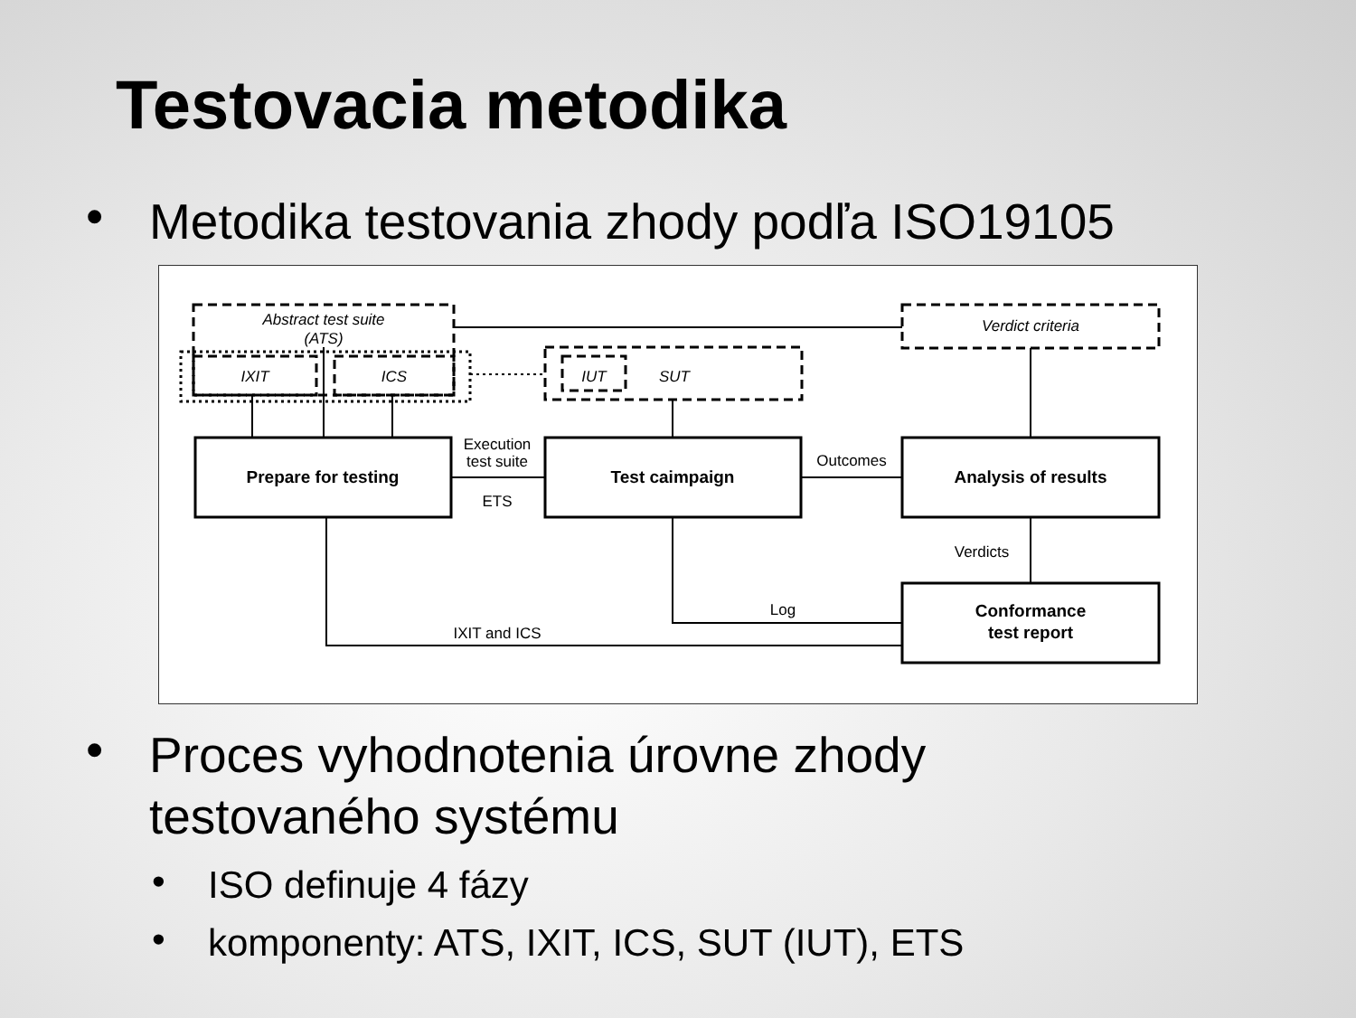Testovacia metodika
• Metodika testovania zhody podľa ISO19105
Abstract test suite
(ATS)
IXIT
ICS
IUT
SUT
Verdict criteria
Prepare for testing
Test caimpaign
Analysis of results
Conformance
test report
Execution
test suite
ETS
Outcomes
Verdicts
Log
IXIT and ICS
• Proces vyhodnotenia úrovne zhody
testovaného systému
• ISO definuje 4 fázy
• komponenty: ATS, IXIT, ICS, SUT (IUT), ETS